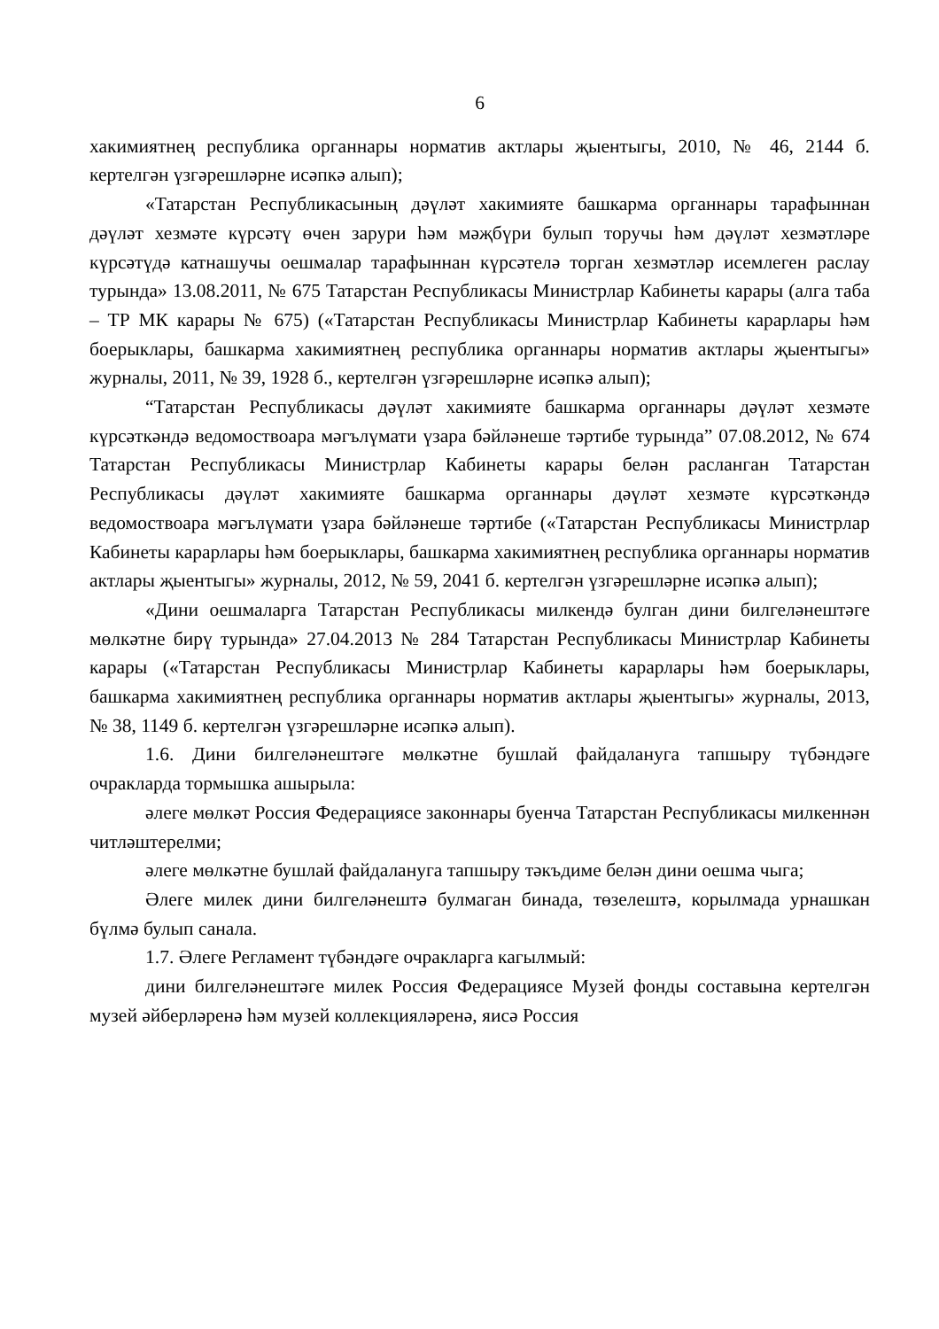6
хакимиятнең республика органнары норматив актлары җыентыгы, 2010, № 46, 2144 б. кертелгән үзгәрешләрне исәпкә алып);
«Татарстан Республикасының дәүләт хакимияте башкарма органнары тарафыннан дәүләт хезмәте күрсәтү өчен зарури һәм мәҗбүри булып торучы һәм дәүләт хезмәтләре күрсәтүдә катнашучы оешмалар тарафыннан күрсәтелә торган хезмәтләр исемлеген раслау турында» 13.08.2011, № 675 Татарстан Республикасы Министрлар Кабинеты карары (алга таба – ТР МК карары № 675) («Татарстан Республикасы Министрлар Кабинеты карарлары һәм боерыклары, башкарма хакимиятнең республика органнары норматив актлары җыентыгы» журналы, 2011, № 39, 1928 б., кертелгән үзгәрешләрне исәпкә алып);
“Татарстан Республикасы дәүләт хакимияте башкарма органнары дәүләт хезмәте күрсәткәндә ведомоствоара мәгълүмати үзара бәйләнеше тәртибе турында” 07.08.2012, № 674 Татарстан Республикасы Министрлар Кабинеты карары белән расланган Татарстан Республикасы дәүләт хакимияте башкарма органнары дәүләт хезмәте күрсәткәндә ведомоствоара мәгълүмати үзара бәйләнеше тәртибе («Татарстан Республикасы Министрлар Кабинеты карарлары һәм боерыклары, башкарма хакимиятнең республика органнары норматив актлары җыентыгы» журналы, 2012, № 59, 2041 б. кертелгән үзгәрешләрне исәпкә алып);
«Дини оешмаларга Татарстан Республикасы милкендә булган дини билгеләнештәге мөлкәтне бирү турында» 27.04.2013 № 284 Татарстан Республикасы Министрлар Кабинеты карары («Татарстан Республикасы Министрлар Кабинеты карарлары һәм боерыклары, башкарма хакимиятнең республика органнары норматив актлары җыентыгы» журналы, 2013, № 38, 1149 б. кертелгән үзгәрешләрне исәпкә алып).
1.6. Дини билгеләнештәге мөлкәтне бушлай файдалануга тапшыру түбәндәге очракларда тормышка ашырыла:
әлеге мөлкәт Россия Федерациясе законнары буенча Татарстан Республикасы милкеннән читләштерелми;
әлеге мөлкәтне бушлай файдалануга тапшыру тәкъдиме белән дини оешма чыга;
Әлеге милек дини билгеләнештә булмаган бинада, төзелештә, корылмада урнашкан бүлмә булып санала.
1.7. Әлеге Регламент түбәндәге очракларга кагылмый:
дини билгеләнештәге милек Россия Федерациясе Музей фонды составына кертелгән музей әйберләренә һәм музей коллекцияләренә, яисә Россия